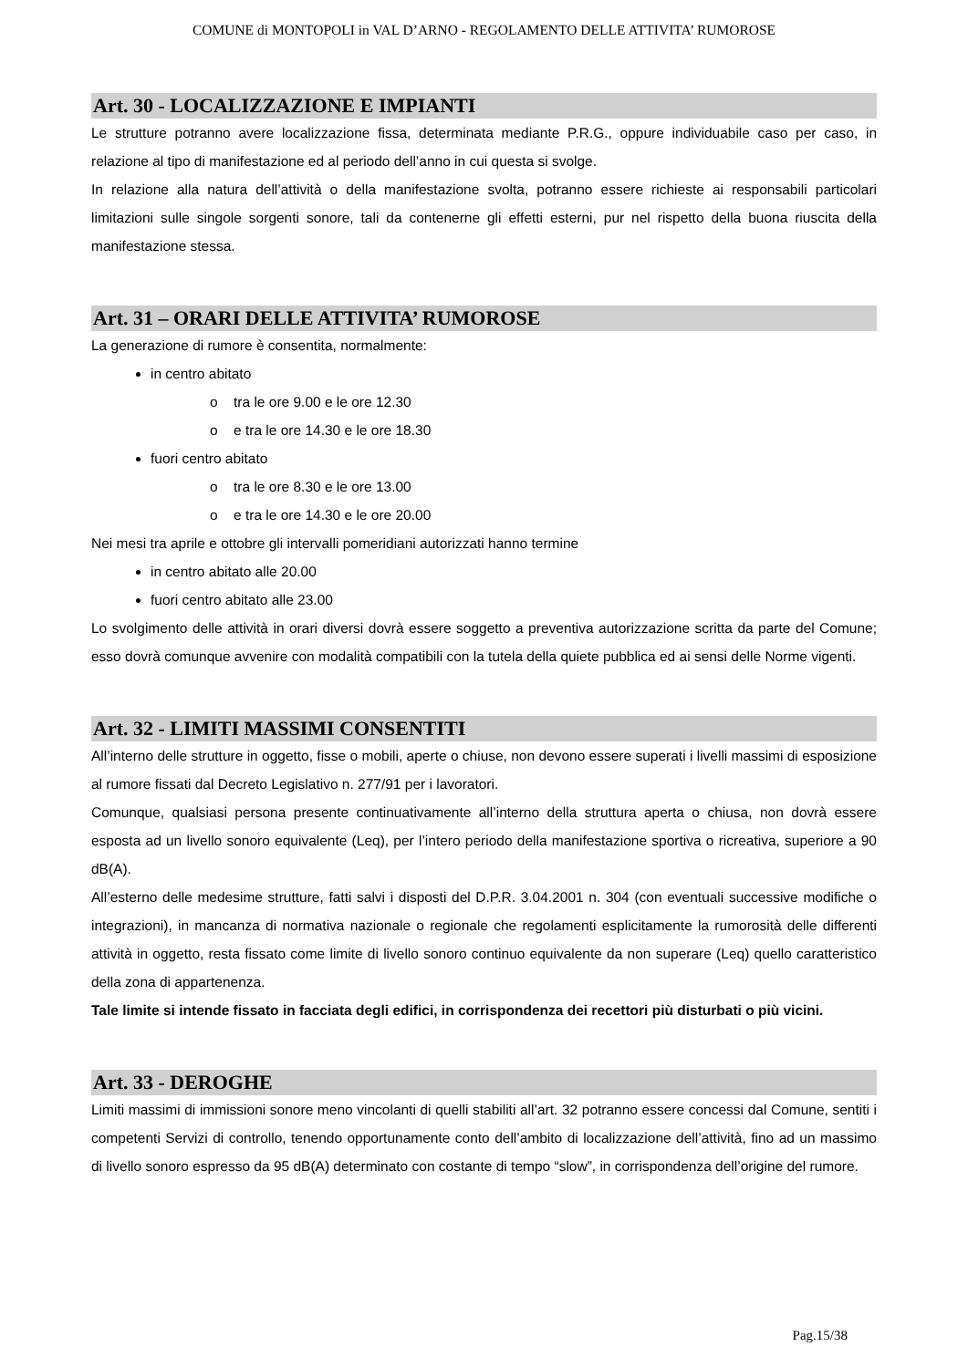COMUNE di MONTOPOLI in VAL D’ARNO - REGOLAMENTO DELLE ATTIVITA’ RUMOROSE
Art. 30 - LOCALIZZAZIONE E IMPIANTI
Le strutture potranno avere localizzazione fissa, determinata mediante P.R.G., oppure individuabile caso per caso, in relazione al tipo di manifestazione ed al periodo dell’anno in cui questa si svolge.
In relazione alla natura dell’attività o della manifestazione svolta, potranno essere richieste ai responsabili particolari limitazioni sulle singole sorgenti sonore, tali da contenerne gli effetti esterni, pur nel rispetto della buona riuscita della manifestazione stessa.
Art. 31 – ORARI DELLE ATTIVITA’ RUMOROSE
La generazione di rumore è consentita, normalmente:
in centro abitato
o tra le ore 9.00 e le ore 12.30
o e tra le ore 14.30 e le ore 18.30
fuori centro abitato
o tra le ore 8.30 e le ore 13.00
o e tra le ore 14.30 e le ore 20.00
Nei mesi tra aprile e ottobre gli intervalli pomeridiani autorizzati hanno termine
in centro abitato alle 20.00
fuori centro abitato alle 23.00
Lo svolgimento delle attività in orari diversi dovrà essere soggetto a preventiva autorizzazione scritta da parte del Comune; esso dovrà comunque avvenire con modalità compatibili con la tutela della quiete pubblica ed ai sensi delle Norme vigenti.
Art. 32 - LIMITI MASSIMI CONSENTITI
All’interno delle strutture in oggetto, fisse o mobili, aperte o chiuse, non devono essere superati i livelli massimi di esposizione al rumore fissati dal Decreto Legislativo n. 277/91 per i lavoratori.
Comunque, qualsiasi persona presente continuativamente all’interno della struttura aperta o chiusa, non dovrà essere esposta ad un livello sonoro equivalente (Leq), per l’intero periodo della manifestazione sportiva o ricreativa, superiore a 90 dB(A).
All’esterno delle medesime strutture, fatti salvi i disposti del D.P.R. 3.04.2001 n. 304 (con eventuali successive modifiche o integrazioni), in mancanza di normativa nazionale o regionale che regolamenti esplicitamente la rumorosità delle differenti attività in oggetto, resta fissato come limite di livello sonoro continuo equivalente da non superare (Leq) quello caratteristico della zona di appartenenza.
Tale limite si intende fissato in facciata degli edifici, in corrispondenza dei recettori più disturbati o più vicini.
Art. 33 - DEROGHE
Limiti massimi di immissioni sonore meno vincolanti di quelli stabiliti all’art. 32 potranno essere concessi dal Comune, sentiti i competenti Servizi di controllo, tenendo opportunamente conto dell’ambito di localizzazione dell’attività, fino ad un massimo di livello sonoro espresso da 95 dB(A) determinato con costante di tempo “slow”, in corrispondenza dell’origine del rumore.
Pag.15/38